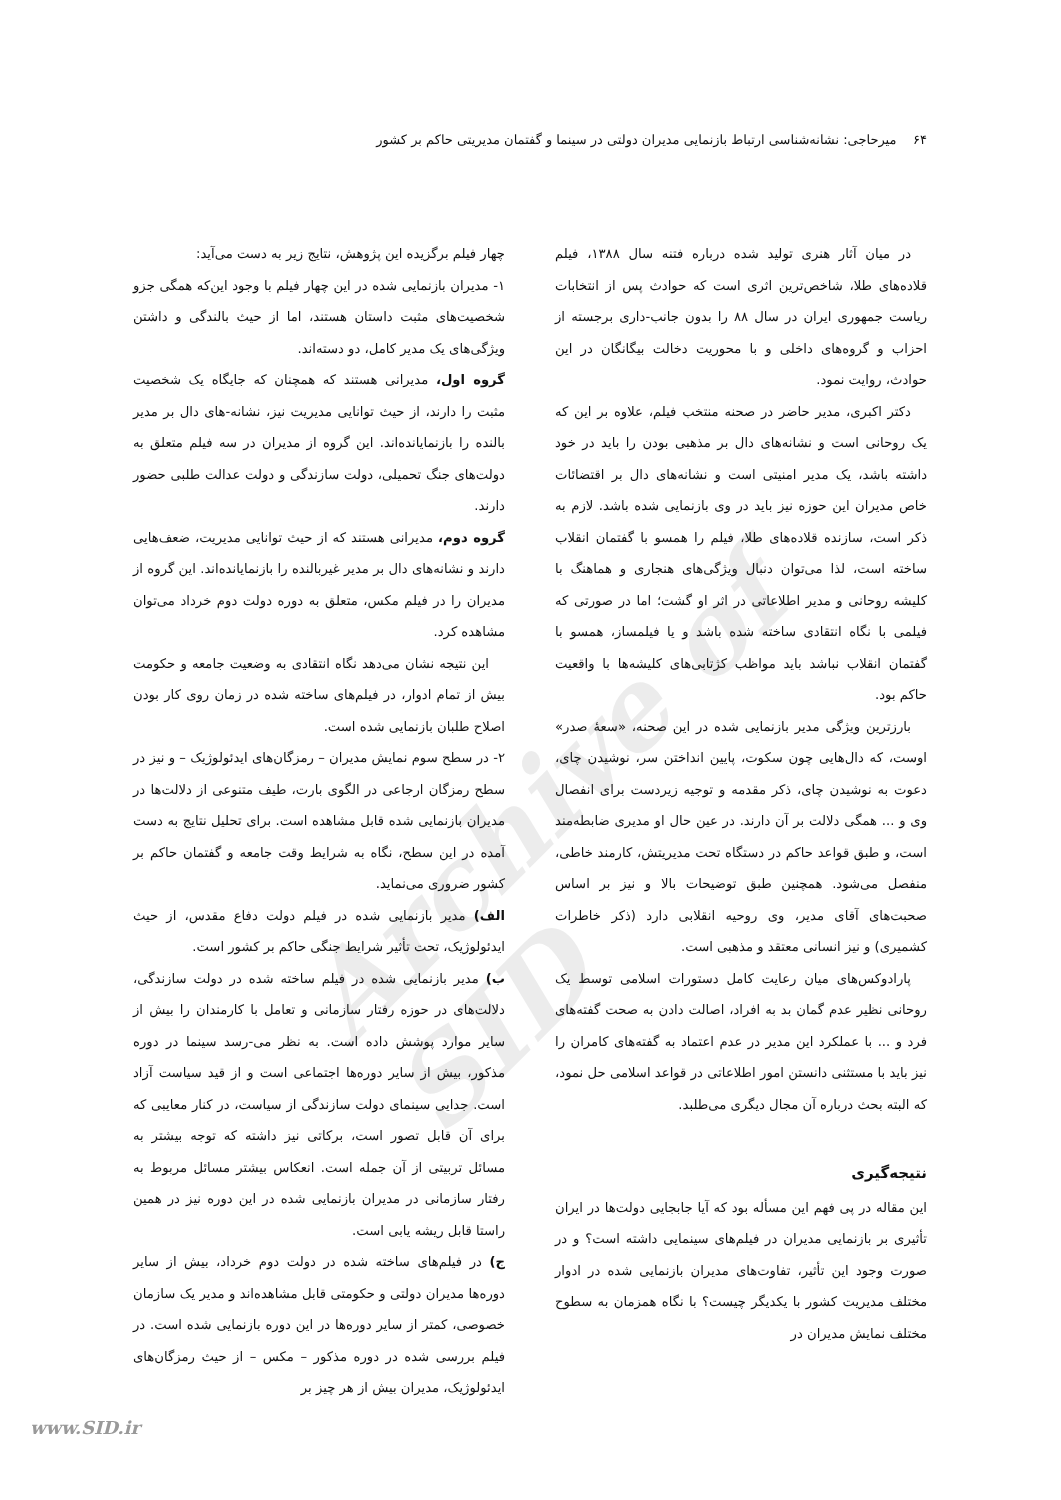Archive of SID
۶۴ میرحاجی: نشانه‌شناسی ارتباط بازنمایی مدیران دولتی در سینما و گفتمان مدیریتی حاکم بر کشور
در میان آثار هنری تولید شده درباره فتنه سال ۱۳۸۸، فیلم قلاده‌های طلا، شاخص‌ترین اثری است که حوادث پس از انتخابات ریاست جمهوری ایران در سال ۸۸ را بدون جانب-داری برجسته از احزاب و گروه‌های داخلی و با محوریت دخالت بیگانگان در این حوادث، روایت نمود.
دکتر اکبری، مدیر حاضر در صحنه منتخب فیلم، علاوه بر این که یک روحانی است و نشانه‌های دال بر مذهبی بودن را باید در خود داشته باشد، یک مدیر امنیتی است و نشانه‌های دال بر اقتضائات خاص مدیران این حوزه نیز باید در وی بازنمایی شده باشد. لازم به ذکر است، سازنده قلاده‌های طلا، فیلم را همسو با گفتمان انقلاب ساخته است، لذا می‌توان دنبال ویژگی‌های هنجاری و هماهنگ با کلیشه روحانی و مدیر اطلاعاتی در اثر او گشت؛ اما در صورتی که فیلمی با نگاه انتقادی ساخته شده باشد و یا فیلمساز، همسو با گفتمان انقلاب نباشد باید مواظب کژتابی‌های کلیشه‌ها با واقعیت حاکم بود.
بارزترین ویژگی مدیر بازنمایی شده در این صحنه، «سعهٔ صدر» اوست، که دال‌هایی چون سکوت، پایین انداختن سر، نوشیدن چای، دعوت به نوشیدن چای، ذکر مقدمه و توجیه زیردست برای انفصال وی و ... همگی دلالت بر آن دارند. در عین حال او مدیری ضابطه‌مند است، و طبق قواعد حاکم در دستگاه تحت مدیریتش، کارمند خاطی، منفصل می‌شود. همچنین طبق توضیحات بالا و نیز بر اساس صحبت‌های آقای مدیر، وی روحیه انقلابی دارد (ذکر خاطرات کشمیری) و نیز انسانی معتقد و مذهبی است.
پارادوکس‌های میان رعایت کامل دستورات اسلامی توسط یک روحانی نظیر عدم گمان بد به افراد، اصالت دادن به صحت گفته‌های فرد و ... با عملکرد این مدیر در عدم اعتماد به گفته‌های کامران را نیز باید با مستثنی دانستن امور اطلاعاتی در قواعد اسلامی حل نمود، که البته بحث درباره آن مجال دیگری می‌طلبد.
نتیجه‌گیری
این مقاله در پی فهم این مسأله بود که آیا جابجایی دولت‌ها در ایران تأثیری بر بازنمایی مدیران در فیلم‌های سینمایی داشته است؟ و در صورت وجود این تأثیر، تفاوت‌های مدیران بازنمایی شده در ادوار مختلف مدیریت کشور با یکدیگر چیست؟ با نگاه همزمان به سطوح مختلف نمایش مدیران در
چهار فیلم برگزیده این پژوهش، نتایج زیر به دست می‌آید:
۱- مدیران بازنمایی شده در این چهار فیلم با وجود این‌که همگی جزو شخصیت‌های مثبت داستان هستند، اما از حیث بالندگی و داشتن ویژگی‌های یک مدیر کامل، دو دسته‌اند.
گروه اول، مدیرانی هستند که همچنان که جایگاه یک شخصیت مثبت را دارند، از حیث توانایی مدیریت نیز، نشانه-های دال بر مدیر بالنده را بازنمایانده‌اند. این گروه از مدیران در سه فیلم متعلق به دولت‌های جنگ تحمیلی، دولت سازندگی و دولت عدالت طلبی حضور دارند.
گروه دوم، مدیرانی هستند که از حیث توانایی مدیریت، ضعف‌هایی دارند و نشانه‌های دال بر مدیر غیربالنده را بازنمایانده‌اند. این گروه از مدیران را در فیلم مکس، متعلق به دوره دولت دوم خرداد می‌توان مشاهده کرد.
این نتیجه نشان می‌دهد نگاه انتقادی به وضعیت جامعه و حکومت بیش از تمام ادوار، در فیلم‌های ساخته شده در زمان روی کار بودن اصلاح طلبان بازنمایی شده است.
۲- در سطح سوم نمایش مدیران – رمزگان‌های ایدئولوژیک – و نیز در سطح رمزگان ارجاعی در الگوی بارت، طیف متنوعی از دلالت‌ها در مدیران بازنمایی شده قابل مشاهده است. برای تحلیل نتایج به دست آمده در این سطح، نگاه به شرایط وقت جامعه و گفتمان حاکم بر کشور ضروری می‌نماید.
الف) مدیر بازنمایی شده در فیلم دولت دفاع مقدس، از حیث ایدئولوژیک، تحت تأثیر شرایط جنگی حاکم بر کشور است.
ب) مدیر بازنمایی شده در فیلم ساخته شده در دولت سازندگی، دلالت‌های در حوزه رفتار سازمانی و تعامل با کارمندان را بیش از سایر موارد پوشش داده است. به نظر می-رسد سینما در دوره مذکور، بیش از سایر دوره‌ها اجتماعی است و از قید سیاست آزاد است. جدایی سینمای دولت سازندگی از سیاست، در کنار معایبی که برای آن قابل تصور است، برکاتی نیز داشته که توجه بیشتر به مسائل تربیتی از آن جمله است. انعکاس بیشتر مسائل مربوط به رفتار سازمانی در مدیران بازنمایی شده در این دوره نیز در همین راستا قابل ریشه یابی است.
ج) در فیلم‌های ساخته شده در دولت دوم خرداد، بیش از سایر دوره‌ها مدیران دولتی و حکومتی قابل مشاهده‌اند و مدیر یک سازمان خصوصی، کمتر از سایر دوره‌ها در این دوره بازنمایی شده است. در فیلم بررسی شده در دوره مذکور – مکس – از حیث رمزگان‌های ایدئولوژیک، مدیران بیش از هر چیز بر
www.SID.ir